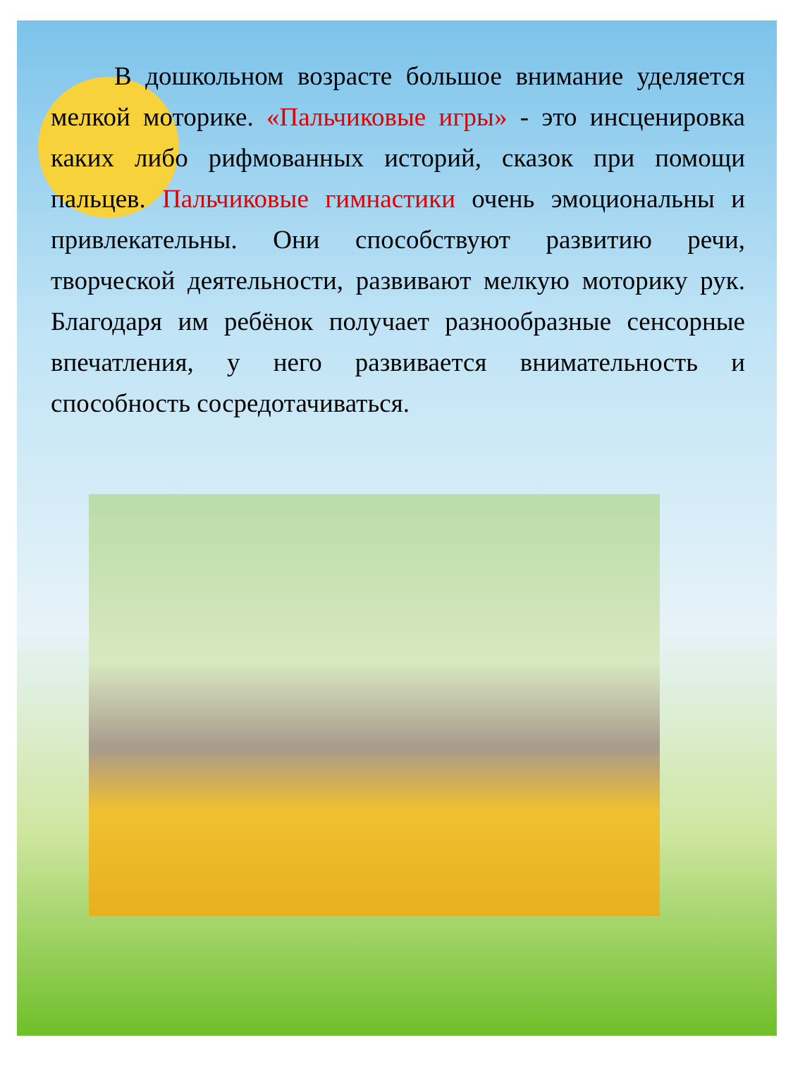В дошкольном возрасте большое внимание уделяется мелкой моторике. «Пальчиковые игры» - это инсценировка каких либо рифмованных историй, сказок при помощи пальцев. Пальчиковые гимнастики очень эмоциональны и привлекательны. Они способствуют развитию речи, творческой деятельности, развивают мелкую моторику рук. Благодаря им ребёнок получает разнообразные сенсорные впечатления, у него развивается внимательность и способность сосредотачиваться.